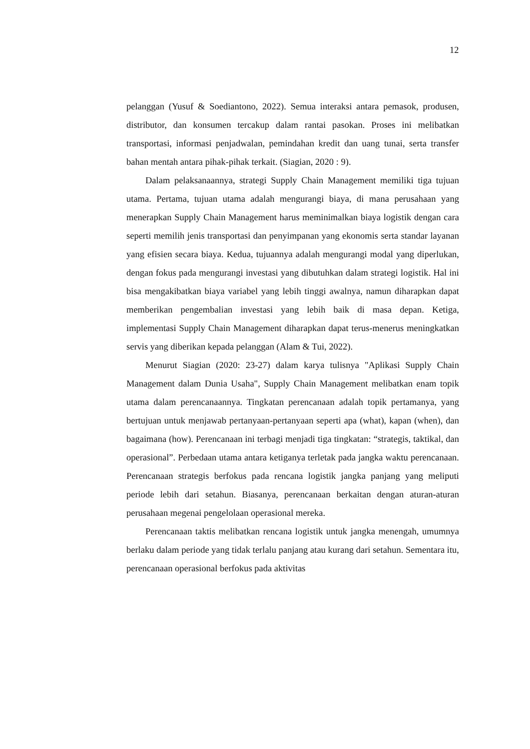12
pelanggan (Yusuf & Soediantono, 2022). Semua interaksi antara pemasok, produsen, distributor, dan konsumen tercakup dalam rantai pasokan. Proses ini melibatkan transportasi, informasi penjadwalan, pemindahan kredit dan uang tunai, serta transfer bahan mentah antara pihak-pihak terkait. (Siagian, 2020 : 9).
Dalam pelaksanaannya, strategi Supply Chain Management memiliki tiga tujuan utama. Pertama, tujuan utama adalah mengurangi biaya, di mana perusahaan yang menerapkan Supply Chain Management harus meminimalkan biaya logistik dengan cara seperti memilih jenis transportasi dan penyimpanan yang ekonomis serta standar layanan yang efisien secara biaya. Kedua, tujuannya adalah mengurangi modal yang diperlukan, dengan fokus pada mengurangi investasi yang dibutuhkan dalam strategi logistik. Hal ini bisa mengakibatkan biaya variabel yang lebih tinggi awalnya, namun diharapkan dapat memberikan pengembalian investasi yang lebih baik di masa depan. Ketiga, implementasi Supply Chain Management diharapkan dapat terus-menerus meningkatkan servis yang diberikan kepada pelanggan (Alam & Tui, 2022).
Menurut Siagian (2020: 23-27) dalam karya tulisnya "Aplikasi Supply Chain Management dalam Dunia Usaha", Supply Chain Management melibatkan enam topik utama dalam perencanaannya. Tingkatan perencanaan adalah topik pertamanya, yang bertujuan untuk menjawab pertanyaan-pertanyaan seperti apa (what), kapan (when), dan bagaimana (how). Perencanaan ini terbagi menjadi tiga tingkatan: “strategis, taktikal, dan operasional”. Perbedaan utama antara ketiganya terletak pada jangka waktu perencanaan. Perencanaan strategis berfokus pada rencana logistik jangka panjang yang meliputi periode lebih dari setahun. Biasanya, perencanaan berkaitan dengan aturan-aturan perusahaan megenai pengelolaan operasional mereka.
Perencanaan taktis melibatkan rencana logistik untuk jangka menengah, umumnya berlaku dalam periode yang tidak terlalu panjang atau kurang dari setahun. Sementara itu, perencanaan operasional berfokus pada aktivitas